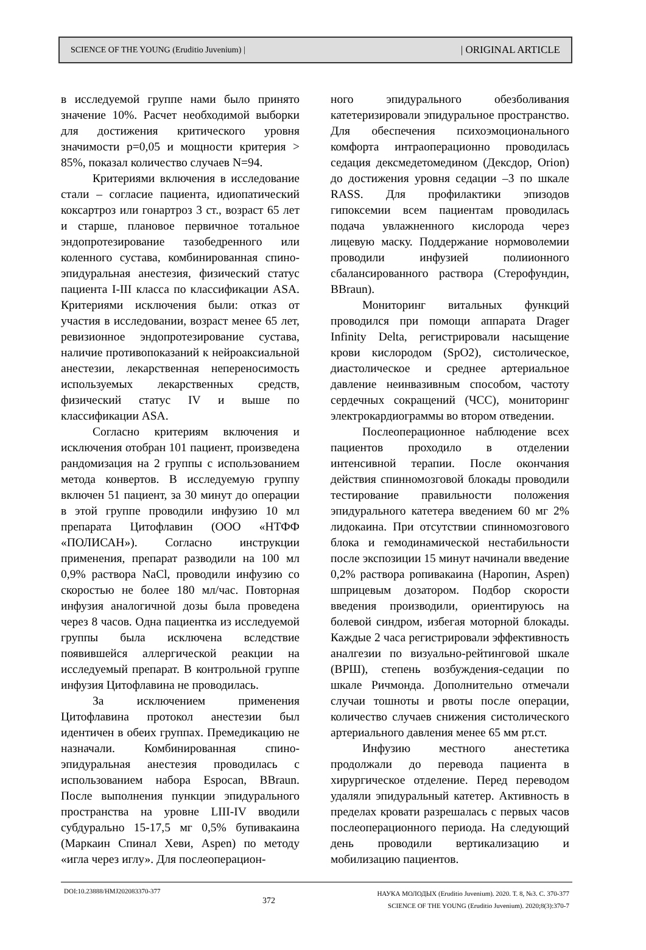SCIENCE OF THE YOUNG (Eruditio Juvenium) | | ORIGINAL ARTICLE
в исследуемой группе нами было принято значение 10%. Расчет необходимой выборки для достижения критического уровня значимости p=0,05 и мощности критерия > 85%, показал количество случаев N=94.
Критериями включения в исследование стали – согласие пациента, идиопатический коксартроз или гонартроз 3 ст., возраст 65 лет и старше, плановое первичное тотальное эндопротезирование тазобедренного или коленного сустава, комбинированная спино-эпидуральная анестезия, физический статус пациента I-III класса по классификации ASA. Критериями исключения были: отказ от участия в исследовании, возраст менее 65 лет, ревизионное эндопротезирование сустава, наличие противопоказаний к нейроаксиальной анестезии, лекарственная непереносимость используемых лекарственных средств, физический статус IV и выше по классификации ASA.
Согласно критериям включения и исключения отобран 101 пациент, произведена рандомизация на 2 группы с использованием метода конвертов. В исследуемую группу включен 51 пациент, за 30 минут до операции в этой группе проводили инфузию 10 мл препарата Цитофлавин (ООО «НТФФ «ПОЛИСАН»). Согласно инструкции применения, препарат разводили на 100 мл 0,9% раствора NaCl, проводили инфузию со скоростью не более 180 мл/час. Повторная инфузия аналогичной дозы была проведена через 8 часов. Одна пациентка из исследуемой группы была исключена вследствие появившейся аллергической реакции на исследуемый препарат. В контрольной группе инфузия Цитофлавина не проводилась.
За исключением применения Цитофлавина протокол анестезии был идентичен в обеих группах. Премедикацию не назначали. Комбинированная спино-эпидуральная анестезия проводилась с использованием набора Espocan, BBraun. После выполнения пункции эпидурального пространства на уровне LIII-IV вводили субдурально 15-17,5 мг 0,5% бупивакаина (Маркаин Спинал Хеви, Aspen) по методу «игла через иглу». Для послеоперацион-
ного эпидурального обезболивания катетеризировали эпидуральное пространство. Для обеспечения психоэмоционального комфорта интраоперационно проводилась седация дексмедетомедином (Дексдор, Orion) до достижения уровня седации –3 по шкале RASS. Для профилактики эпизодов гипоксемии всем пациентам проводилась подача увлажненного кислорода через лицевую маску. Поддержание нормоволемии проводили инфузией полиионного сбалансированного раствора (Стерофундин, BBraun).
Мониторинг витальных функций проводился при помощи аппарата Drager Infinity Delta, регистрировали насыщение крови кислородом (SpO2), систолическое, диастолическое и среднее артериальное давление неинвазивным способом, частоту сердечных сокращений (ЧСС), мониторинг электрокардиограммы во втором отведении.
Послеоперационное наблюдение всех пациентов проходило в отделении интенсивной терапии. После окончания действия спинномозговой блокады проводили тестирование правильности положения эпидурального катетера введением 60 мг 2% лидокаина. При отсутствии спинномозгового блока и гемодинамической нестабильности после экспозиции 15 минут начинали введение 0,2% раствора ропивакаина (Наропин, Aspen) шприцевым дозатором. Подбор скорости введения производили, ориентируюсь на болевой синдром, избегая моторной блокады. Каждые 2 часа регистрировали эффективность аналгезии по визуально-рейтинговой шкале (ВРШ), степень возбуждения-седации по шкале Ричмонда. Дополнительно отмечали случаи тошноты и рвоты после операции, количество случаев снижения систолического артериального давления менее 65 мм рт.ст.
Инфузию местного анестетика продолжали до перевода пациента в хирургическое отделение. Перед переводом удаляли эпидуральный катетер. Активность в пределах кровати разрешалась с первых часов послеоперационного периода. На следующий день проводили вертикализацию и мобилизацию пациентов.
DOI:10.23888/HMJ202083370-377 372
НАУКА МОЛОДЫХ (Eruditio Juvenium). 2020. Т. 8, №3. С. 370-377
SCIENCE OF THE YOUNG (Eruditio Juvenium). 2020;8(3):370-7